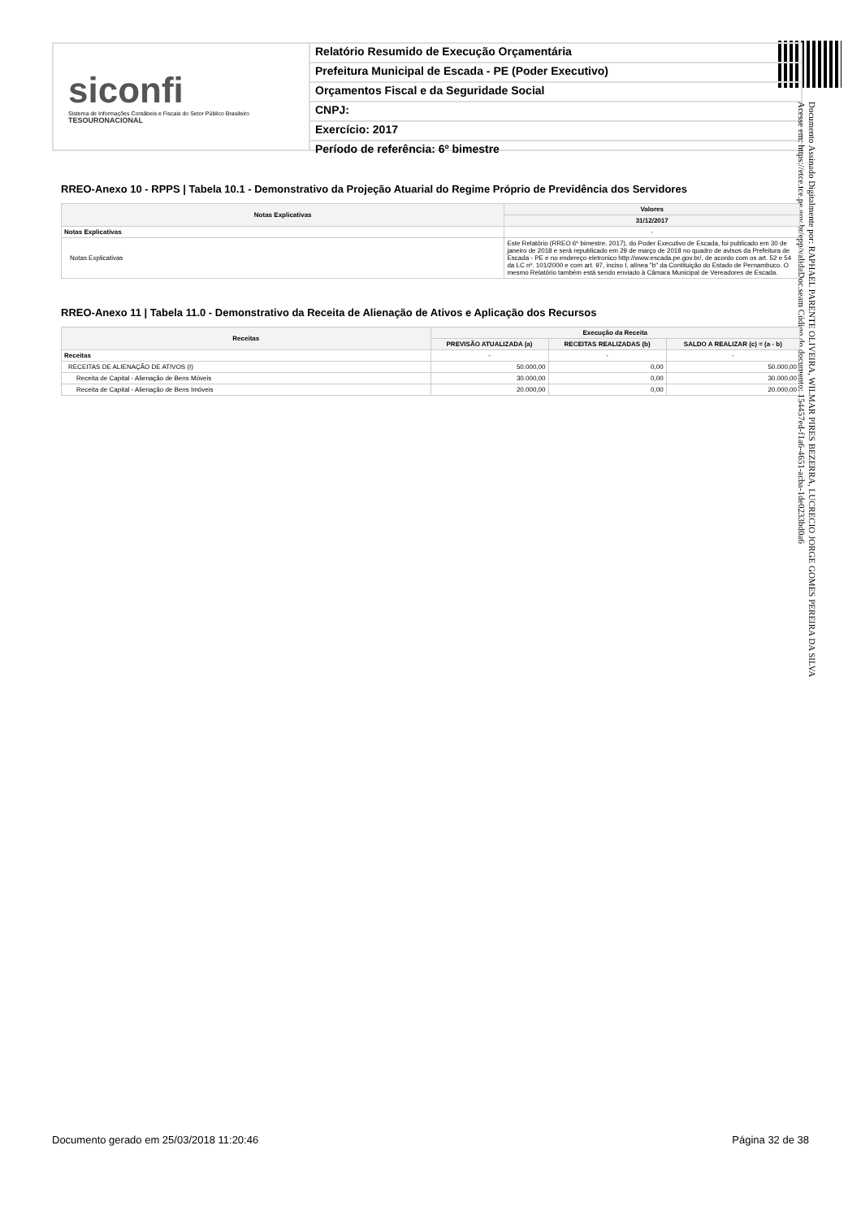siconfi
Sistema de Informações Contábeis e Fiscais do Setor Público Brasileiro
TESOURONACIONAL
Relatório Resumido de Execução Orçamentária
Prefeitura Municipal de Escada - PE (Poder Executivo)
Orçamentos Fiscal e da Seguridade Social
CNPJ:
Exercício: 2017
Período de referência: 6º bimestre
Documento Assinado Digitalmente por: RAPHAEL PARENTE OLIVEIRA, WILMAR PIRES BEZERRA, LUCRECIO JORGE GOMES PEREIRA DA SILVA
Acesse em: https://etce.tce.pe.gov.br/epp/validaDoc.seam Código do documento: 154457ed-f1a6-4651-acba-1de0233bd0a6
RREO-Anexo 10 - RPPS | Tabela 10.1 - Demonstrativo da Projeção Atuarial do Regime Próprio de Previdência dos Servidores
| Notas Explicativas | Valores |
| --- | --- |
| | 31/12/2017 |
| Notas Explicativas | - |
| Notas Explicativas | Este Relatório (RREO 6º bimestre. 2017), do Poder Executivo de Escada, foi publicado em 30 de janeiro de 2018 e será republicado em 29 de março de 2018 no quadro de avisos da Prefeitura de Escada - PE e no endereço eletronico http://www.escada.pe.gov.br/, de acordo com os art. 52 e 54 da LC nº. 101/2000 e com art. 97, inciso I, alínea "b" da Contituição do Estado de Pernambuco. O mesmo Relatório também está sendo enviado à Câmara Municipal de Vereadores de Escada. |
RREO-Anexo 11 | Tabela 11.0 - Demonstrativo da Receita de Alienação de Ativos e Aplicação dos Recursos
| Receitas | Execução da Receita | | |
| --- | --- | --- | --- |
| | PREVISÃO ATUALIZADA (a) | RECEITAS REALIZADAS (b) | SALDO A REALIZAR (c) = (a - b) |
| Receitas | - | - | - |
| RECEITAS DE ALIENAÇÃO DE ATIVOS (I) | 50.000,00 | 0,00 | 50.000,00 |
| Receita de Capital - Alienação de Bens Móveis | 30.000,00 | 0,00 | 30.000,00 |
| Receita de Capital - Alienação de Bens Imóveis | 20.000,00 | 0,00 | 20.000,00 |
Documento gerado em 25/03/2018 11:20:46 Página 32 de 38